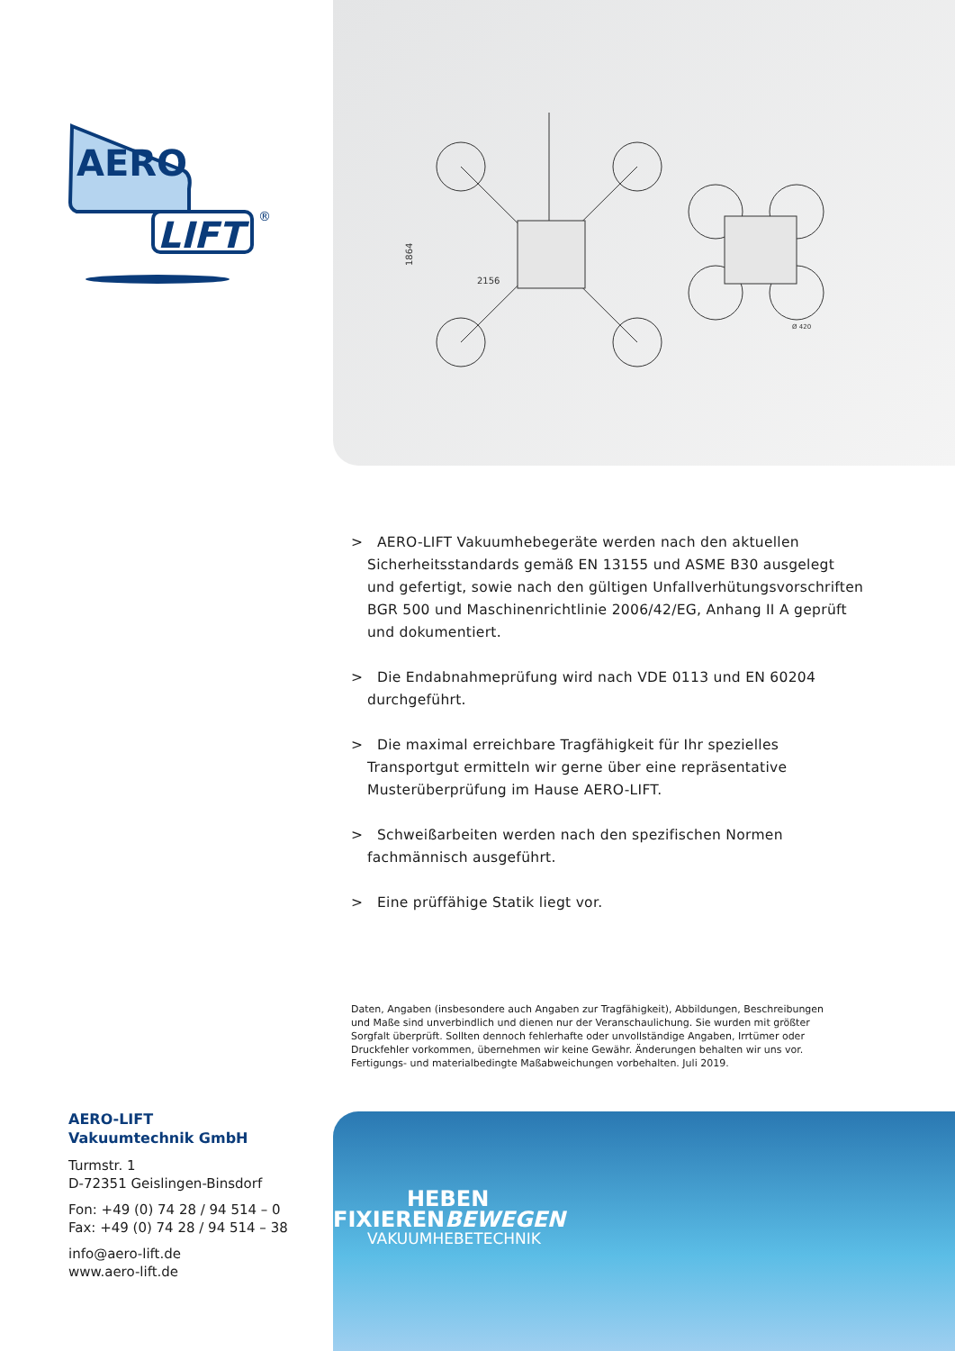AERO
LIFT
®
1864
2156
Ø 420
> AERO-LIFT Vakuumhebegeräte werden nach den aktuellen Sicherheits­standards gemäß EN 13155 und ASME B30 ausgelegt und gefertigt, sowie nach den gültigen Unfallverhütungsvorschriften BGR 500 und Maschinenrichtlinie 2006/42/EG, Anhang II A geprüft und dokumentiert.
> Die Endabnahmeprüfung wird nach VDE 0113 und EN 60204 durch­geführt.
> Die maximal erreichbare Tragfähigkeit für Ihr spezielles Transportgut ermitteln wir gerne über eine repräsentative Musterüberprüfung im Hause AERO-LIFT.
> Schweißarbeiten werden nach den spezifischen Normen fachmännisch ausgeführt.
> Eine prüffähige Statik liegt vor.
Daten, Angaben (insbesondere auch Angaben zur Tragfähigkeit), Abbildungen, Beschreibungen und Maße sind unverbindlich und dienen nur der Veranschaulichung. Sie wurden mit größter Sorgfalt überprüft. Sollten dennoch fehlerhafte oder unvollständige Angaben, Irrtümer oder Druckfehler vorkommen, übernehmen wir keine Gewähr. Änderungen behalten wir uns vor. Fertigungs- und materialbedingte Maßabweichungen vorbehalten. Juli 2019.
AERO-LIFT
Vakuumtechnik GmbH
Turmstr. 1
D-72351 Geislingen-Binsdorf
Fon: +49 (0) 74 28 / 94 514 – 0
Fax: +49 (0) 74 28 / 94 514 – 38
info@aero-lift.de
www.aero-lift.de
HEBEN
FIXIERENBEWEGEN
VAKUUMHEBETECHNIK